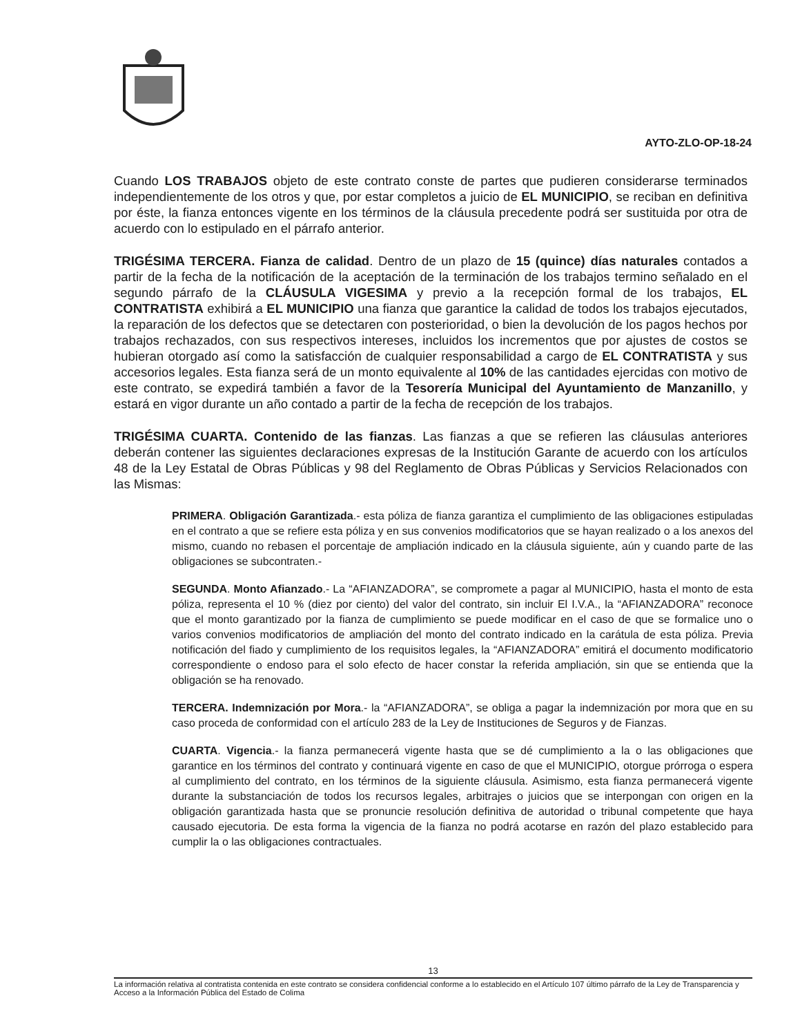AYTO-ZLO-OP-18-24
Cuando LOS TRABAJOS objeto de este contrato conste de partes que pudieren considerarse terminados independientemente de los otros y que, por estar completos a juicio de EL MUNICIPIO, se reciban en definitiva por éste, la fianza entonces vigente en los términos de la cláusula precedente podrá ser sustituida por otra de acuerdo con lo estipulado en el párrafo anterior.
TRIGÉSIMA TERCERA. Fianza de calidad. Dentro de un plazo de 15 (quince) días naturales contados a partir de la fecha de la notificación de la aceptación de la terminación de los trabajos termino señalado en el segundo párrafo de la CLÁUSULA VIGESIMA y previo a la recepción formal de los trabajos, EL CONTRATISTA exhibirá a EL MUNICIPIO una fianza que garantice la calidad de todos los trabajos ejecutados, la reparación de los defectos que se detectaren con posterioridad, o bien la devolución de los pagos hechos por trabajos rechazados, con sus respectivos intereses, incluidos los incrementos que por ajustes de costos se hubieran otorgado así como la satisfacción de cualquier responsabilidad a cargo de EL CONTRATISTA y sus accesorios legales. Esta fianza será de un monto equivalente al 10% de las cantidades ejercidas con motivo de este contrato, se expedirá también a favor de la Tesorería Municipal del Ayuntamiento de Manzanillo, y estará en vigor durante un año contado a partir de la fecha de recepción de los trabajos.
TRIGÉSIMA CUARTA. Contenido de las fianzas. Las fianzas a que se refieren las cláusulas anteriores deberán contener las siguientes declaraciones expresas de la Institución Garante de acuerdo con los artículos 48 de la Ley Estatal de Obras Públicas y 98 del Reglamento de Obras Públicas y Servicios Relacionados con las Mismas:
PRIMERA. Obligación Garantizada.- esta póliza de fianza garantiza el cumplimiento de las obligaciones estipuladas en el contrato a que se refiere esta póliza y en sus convenios modificatorios que se hayan realizado o a los anexos del mismo, cuando no rebasen el porcentaje de ampliación indicado en la cláusula siguiente, aún y cuando parte de las obligaciones se subcontraten.-
SEGUNDA. Monto Afianzado.- La “AFIANZADORA”, se compromete a pagar al MUNICIPIO, hasta el monto de esta póliza, representa el 10 % (diez por ciento) del valor del contrato, sin incluir El I.V.A., la “AFIANZADORA” reconoce que el monto garantizado por la fianza de cumplimiento se puede modificar en el caso de que se formalice uno o varios convenios modificatorios de ampliación del monto del contrato indicado en la carátula de esta póliza. Previa notificación del fiado y cumplimiento de los requisitos legales, la “AFIANZADORA” emitirá el documento modificatorio correspondiente o endoso para el solo efecto de hacer constar la referida ampliación, sin que se entienda que la obligación se ha renovado.
TERCERA. Indemnización por Mora.- la “AFIANZADORA”, se obliga a pagar la indemnización por mora que en su caso proceda de conformidad con el artículo 283 de la Ley de Instituciones de Seguros y de Fianzas.
CUARTA. Vigencia.- la fianza permanecerá vigente hasta que se dé cumplimiento a la o las obligaciones que garantice en los términos del contrato y continuará vigente en caso de que el MUNICIPIO, otorgue prórroga o espera al cumplimiento del contrato, en los términos de la siguiente cláusula. Asimismo, esta fianza permanecerá vigente durante la substanciación de todos los recursos legales, arbitrajes o juicios que se interpongan con origen en la obligación garantizada hasta que se pronuncie resolución definitiva de autoridad o tribunal competente que haya causado ejecutoria. De esta forma la vigencia de la fianza no podrá acotarse en razón del plazo establecido para cumplir la o las obligaciones contractuales.
13
La información relativa al contratista contenida en este contrato se considera confidencial conforme a lo establecido en el Artículo 107 último párrafo de la Ley de Transparencia y Acceso a la Información Pública del Estado de Colima